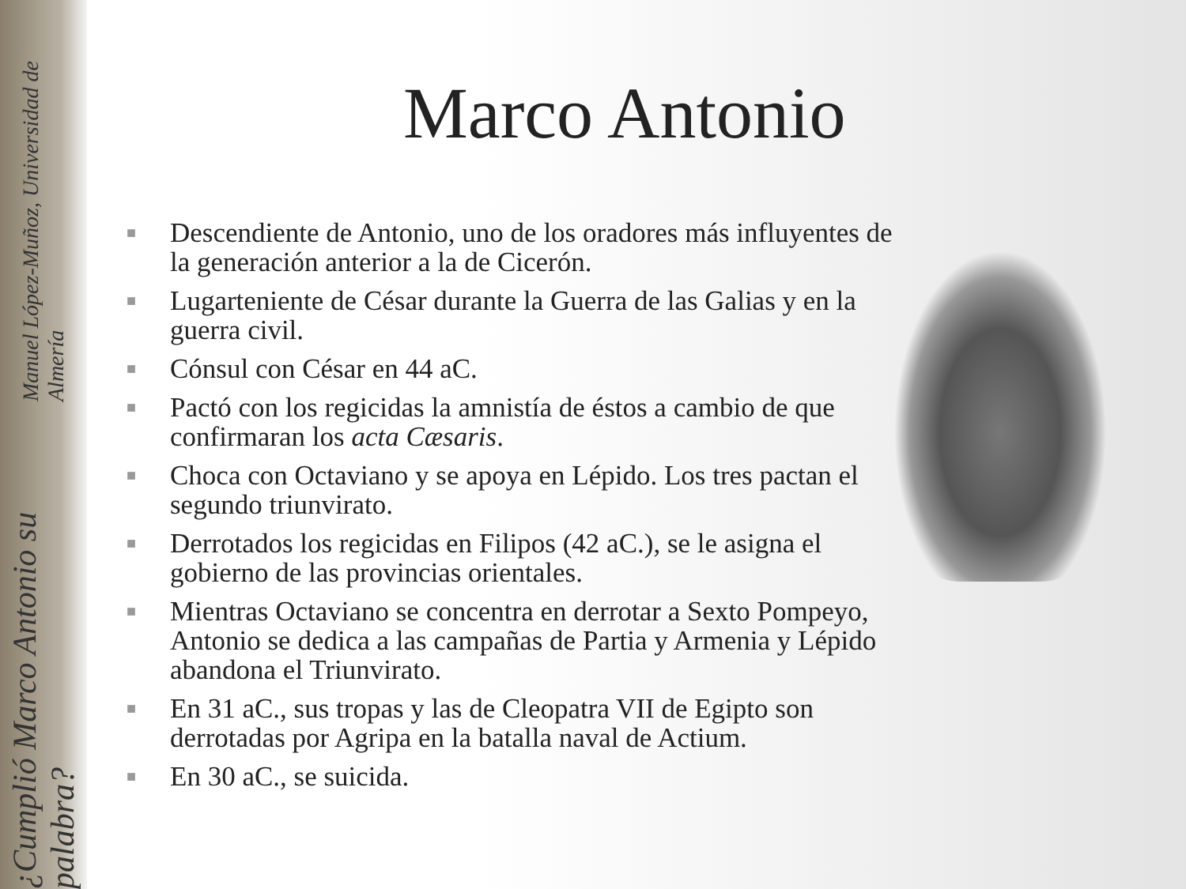¿Cumplió Marco Antonio su palabra? Manuel López-Muñoz, Universidad de Almería
Marco Antonio
■ Descendiente de Antonio, uno de los oradores más influyentes de la generación anterior a la de Cicerón.
■ Lugarteniente de César durante la Guerra de las Galias y en la guerra civil.
■ Cónsul con César en 44 aC.
■ Pactó con los regicidas la amnistía de éstos a cambio de que confirmaran los acta Cæsaris.
■ Choca con Octaviano y se apoya en Lépido. Los tres pactan el segundo triunvirato.
■ Derrotados los regicidas en Filipos (42 aC.), se le asigna el gobierno de las provincias orientales.
■ Mientras Octaviano se concentra en derrotar a Sexto Pompeyo, Antonio se dedica a las campañas de Partia y Armenia y Lépido abandona el Triunvirato.
■ En 31 aC., sus tropas y las de Cleopatra VII de Egipto son derrotadas por Agripa en la batalla naval de Actium.
■ En 30 aC., se suicida.